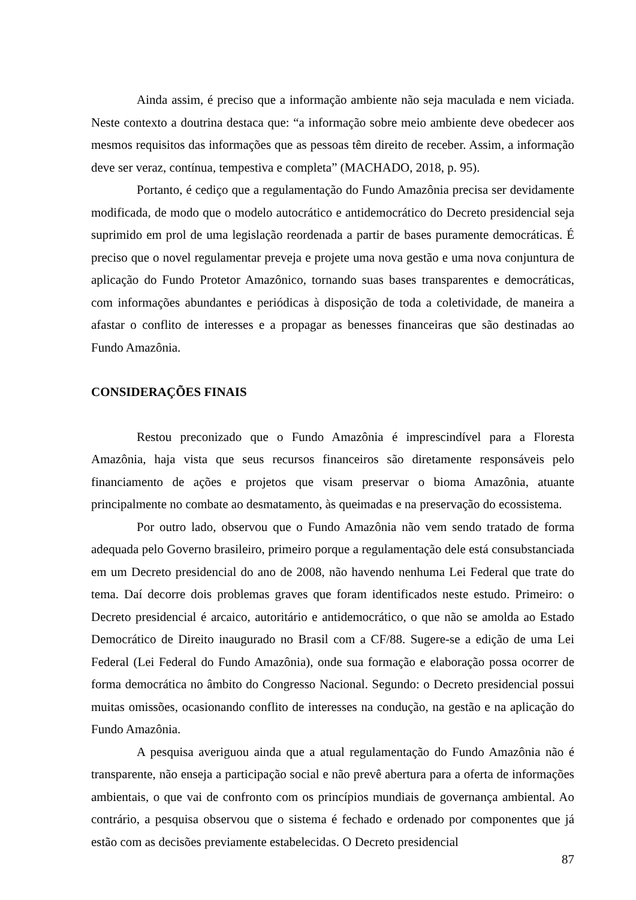Ainda assim, é preciso que a informação ambiente não seja maculada e nem viciada. Neste contexto a doutrina destaca que: “a informação sobre meio ambiente deve obedecer aos mesmos requisitos das informações que as pessoas têm direito de receber. Assim, a informação deve ser veraz, contínua, tempestiva e completa” (MACHADO, 2018, p. 95).
Portanto, é cediço que a regulamentação do Fundo Amazônia precisa ser devidamente modificada, de modo que o modelo autocrático e antidemocrático do Decreto presidencial seja suprimido em prol de uma legislação reordenada a partir de bases puramente democráticas. É preciso que o novel regulamentar preveja e projete uma nova gestão e uma nova conjuntura de aplicação do Fundo Protetor Amazônico, tornando suas bases transparentes e democráticas, com informações abundantes e periódicas à disposição de toda a coletividade, de maneira a afastar o conflito de interesses e a propagar as benesses financeiras que são destinadas ao Fundo Amazônia.
CONSIDERAÇÕES FINAIS
Restou preconizado que o Fundo Amazônia é imprescindível para a Floresta Amazônia, haja vista que seus recursos financeiros são diretamente responsáveis pelo financiamento de ações e projetos que visam preservar o bioma Amazônia, atuante principalmente no combate ao desmatamento, às queimadas e na preservação do ecossistema.
Por outro lado, observou que o Fundo Amazônia não vem sendo tratado de forma adequada pelo Governo brasileiro, primeiro porque a regulamentação dele está consubstanciada em um Decreto presidencial do ano de 2008, não havendo nenhuma Lei Federal que trate do tema. Daí decorre dois problemas graves que foram identificados neste estudo. Primeiro: o Decreto presidencial é arcaico, autoritário e antidemocrático, o que não se amolda ao Estado Democrático de Direito inaugurado no Brasil com a CF/88. Sugere-se a edição de uma Lei Federal (Lei Federal do Fundo Amazônia), onde sua formação e elaboração possa ocorrer de forma democrática no âmbito do Congresso Nacional. Segundo: o Decreto presidencial possui muitas omissões, ocasionando conflito de interesses na condução, na gestão e na aplicação do Fundo Amazônia.
A pesquisa averiguou ainda que a atual regulamentação do Fundo Amazônia não é transparente, não enseja a participação social e não prevê abertura para a oferta de informações ambientais, o que vai de confronto com os princípios mundiais de governança ambiental. Ao contrário, a pesquisa observou que o sistema é fechado e ordenado por componentes que já estão com as decisões previamente estabelecidas. O Decreto presidencial
87